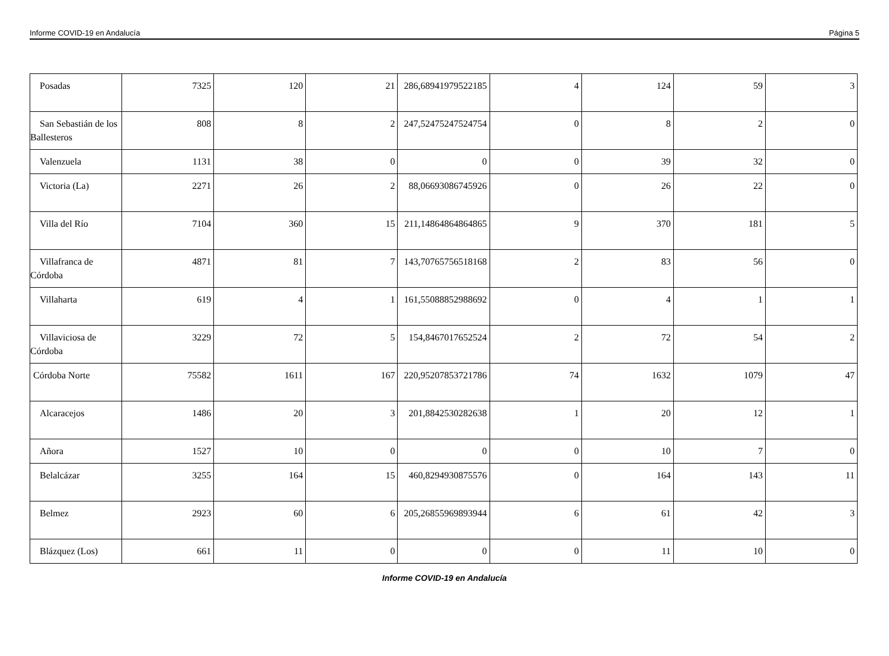Informe COVID-19 en Andalucía Página 5
| Posadas | 7325 | 120 | 21 | 286,68941979522185 | 4 | 124 | 59 | 3 |
| San Sebastián de los Ballesteros | 808 | 8 | 2 | 247,52475247524754 | 0 | 8 | 2 | 0 |
| Valenzuela | 1131 | 38 | 0 | 0 | 0 | 39 | 32 | 0 |
| Victoria (La) | 2271 | 26 | 2 | 88,06693086745926 | 0 | 26 | 22 | 0 |
| Villa del Río | 7104 | 360 | 15 | 211,14864864864865 | 9 | 370 | 181 | 5 |
| Villafranca de Córdoba | 4871 | 81 | 7 | 143,70765756518168 | 2 | 83 | 56 | 0 |
| Villaharta | 619 | 4 | 1 | 161,55088852988692 | 0 | 4 | 1 | 1 |
| Villaviciosa de Córdoba | 3229 | 72 | 5 | 154,8467017652524 | 2 | 72 | 54 | 2 |
| Córdoba Norte | 75582 | 1611 | 167 | 220,95207853721786 | 74 | 1632 | 1079 | 47 |
| Alcaracejos | 1486 | 20 | 3 | 201,8842530282638 | 1 | 20 | 12 | 1 |
| Añora | 1527 | 10 | 0 | 0 | 0 | 10 | 7 | 0 |
| Belalcázar | 3255 | 164 | 15 | 460,8294930875576 | 0 | 164 | 143 | 11 |
| Belmez | 2923 | 60 | 6 | 205,26855969893944 | 6 | 61 | 42 | 3 |
| Blázquez (Los) | 661 | 11 | 0 | 0 | 0 | 11 | 10 | 0 |
Informe COVID-19 en Andalucía